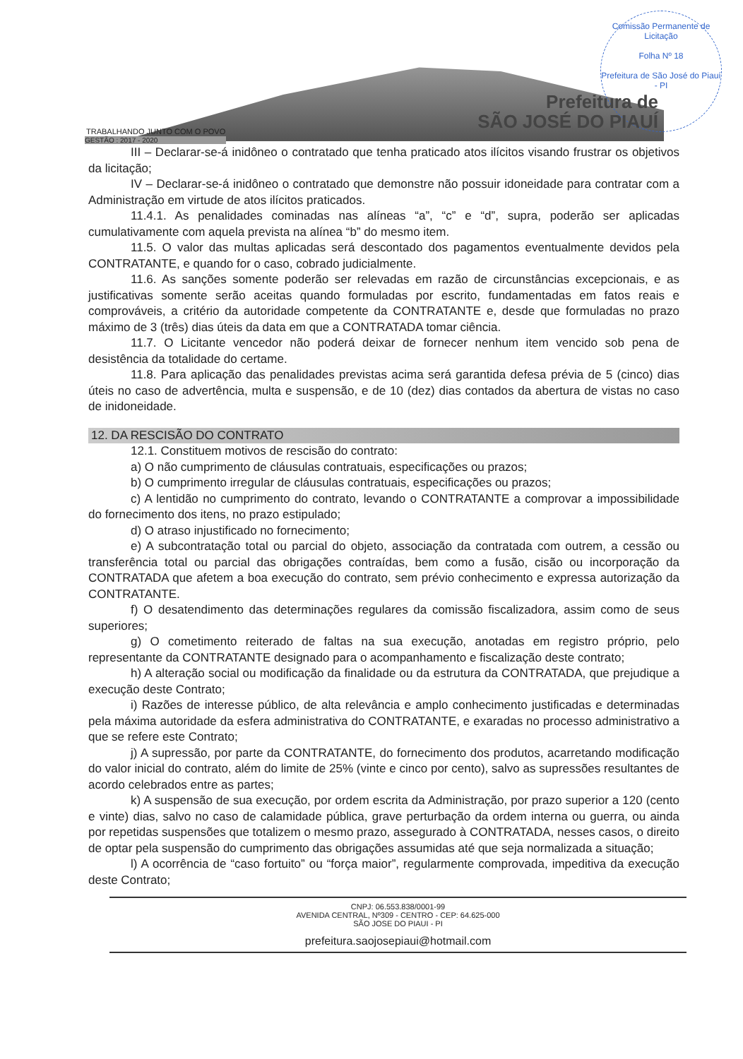Comissão Permanente de Licitação
Folha Nº 18
Prefeitura de São José do Piauí - PI
Prefeitura de
SÃO JOSÉ DO PIAUÍ
TRABALHANDO JUNTO COM O POVO
GESTÃO : 2017 - 2020
III – Declarar-se-á inidôneo o contratado que tenha praticado atos ilícitos visando frustrar os objetivos da licitação;
IV – Declarar-se-á inidôneo o contratado que demonstre não possuir idoneidade para contratar com a Administração em virtude de atos ilícitos praticados.
11.4.1. As penalidades cominadas nas alíneas “a”, “c” e “d”, supra, poderão ser aplicadas cumulativamente com aquela prevista na alínea “b” do mesmo item.
11.5. O valor das multas aplicadas será descontado dos pagamentos eventualmente devidos pela CONTRATANTE, e quando for o caso, cobrado judicialmente.
11.6. As sanções somente poderão ser relevadas em razão de circunstâncias excepcionais, e as justificativas somente serão aceitas quando formuladas por escrito, fundamentadas em fatos reais e comprováveis, a critério da autoridade competente da CONTRATANTE e, desde que formuladas no prazo máximo de 3 (três) dias úteis da data em que a CONTRATADA tomar ciência.
11.7. O Licitante vencedor não poderá deixar de fornecer nenhum item vencido sob pena de desistência da totalidade do certame.
11.8. Para aplicação das penalidades previstas acima será garantida defesa prévia de 5 (cinco) dias úteis no caso de advertência, multa e suspensão, e de 10 (dez) dias contados da abertura de vistas no caso de inidoneidade.
12. DA RESCISÃO DO CONTRATO
12.1. Constituem motivos de rescisão do contrato:
a) O não cumprimento de cláusulas contratuais, especificações ou prazos;
b) O cumprimento irregular de cláusulas contratuais, especificações ou prazos;
c) A lentidão no cumprimento do contrato, levando o CONTRATANTE a comprovar a impossibilidade do fornecimento dos itens, no prazo estipulado;
d) O atraso injustificado no fornecimento;
e) A subcontratação total ou parcial do objeto, associação da contratada com outrem, a cessão ou transferência total ou parcial das obrigações contraídas, bem como a fusão, cisão ou incorporação da CONTRATADA que afetem a boa execução do contrato, sem prévio conhecimento e expressa autorização da CONTRATANTE.
f) O desatendimento das determinações regulares da comissão fiscalizadora, assim como de seus superiores;
g) O cometimento reiterado de faltas na sua execução, anotadas em registro próprio, pelo representante da CONTRATANTE designado para o acompanhamento e fiscalização deste contrato;
h) A alteração social ou modificação da finalidade ou da estrutura da CONTRATADA, que prejudique a execução deste Contrato;
i) Razões de interesse público, de alta relevância e amplo conhecimento justificadas e determinadas pela máxima autoridade da esfera administrativa do CONTRATANTE, e exaradas no processo administrativo a que se refere este Contrato;
j) A supressão, por parte da CONTRATANTE, do fornecimento dos produtos, acarretando modificação do valor inicial do contrato, além do limite de 25% (vinte e cinco por cento), salvo as supressões resultantes de acordo celebrados entre as partes;
k) A suspensão de sua execução, por ordem escrita da Administração, por prazo superior a 120 (cento e vinte) dias, salvo no caso de calamidade pública, grave perturbação da ordem interna ou guerra, ou ainda por repetidas suspensões que totalizem o mesmo prazo, assegurado à CONTRATADA, nesses casos, o direito de optar pela suspensão do cumprimento das obrigações assumidas até que seja normalizada a situação;
l) A ocorrência de “caso fortuito” ou “força maior”, regularmente comprovada, impeditiva da execução deste Contrato;
CNPJ: 06.553.838/0001-99
AVENIDA CENTRAL, Nº309 - CENTRO - CEP: 64.625-000
SÃO JOSE DO PIAUI - PI
prefeitura.saojosepiaui@hotmail.com